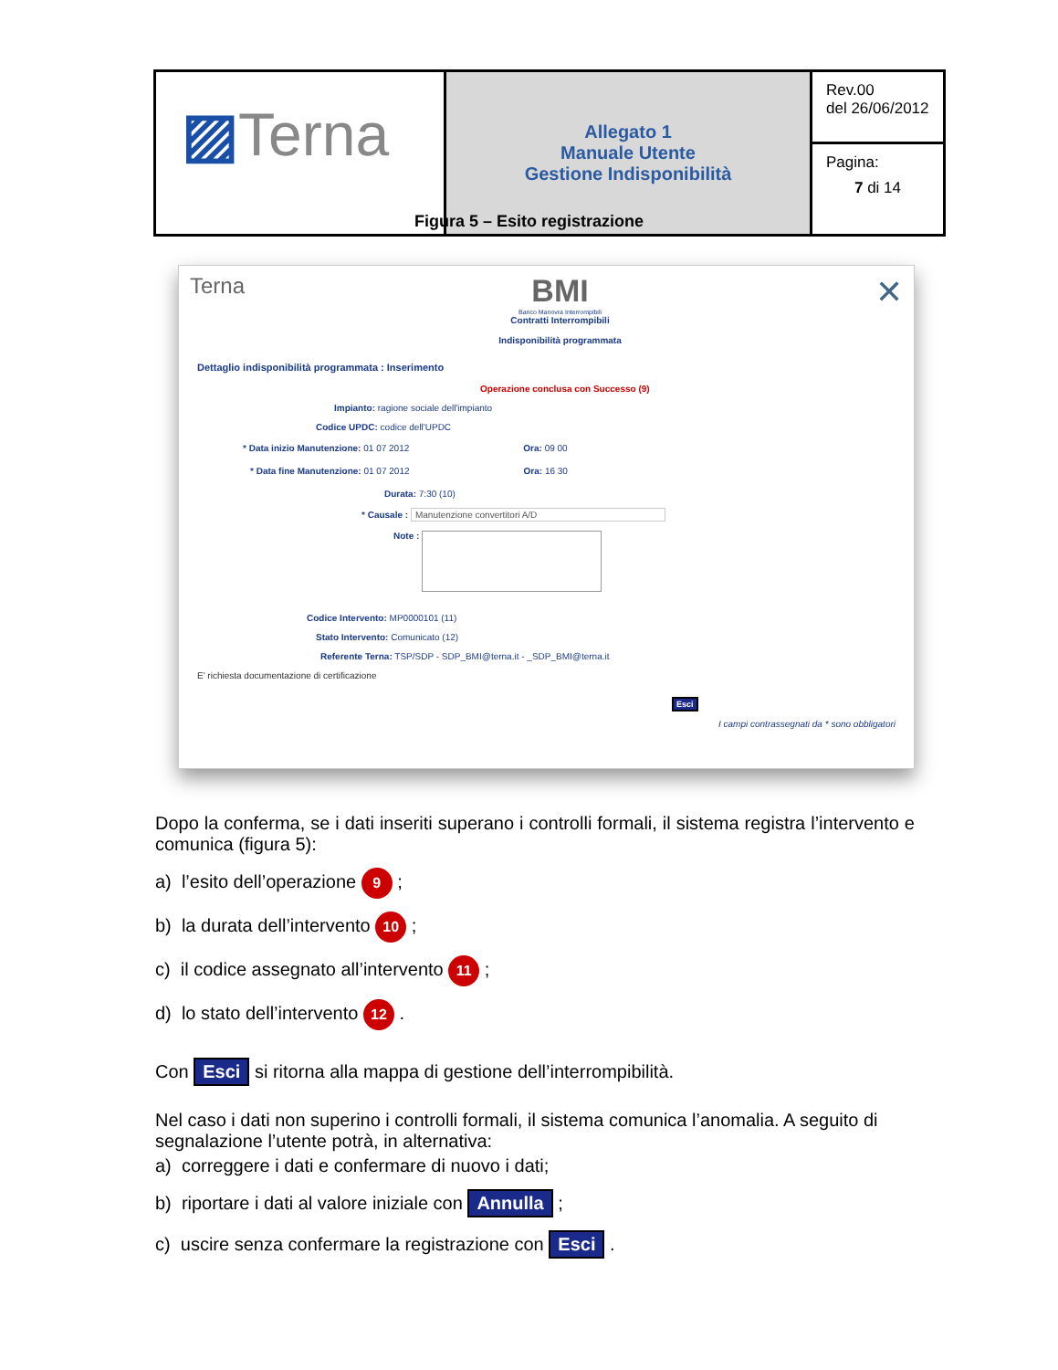| ▨ Terna | Allegato 1 Manuale Utente Gestione Indisponibilità | Rev.00 del 26/06/2012 |
| | | Pagina: 7 di 14 |
Figura 5 – Esito registrazione
Terna
BMI
Banco Manovra Interrompibili
Contratti Interrompibili
Indisponibilità programmata
✕
Dettaglio indisponibilità programmata : Inserimento
Operazione conclusa con Successo (9)
Impianto: ragione sociale dell'impianto
Codice UPDC: codice dell'UPDC
* Data inizio Manutenzione: 01 07 2012 Ora: 09 00
* Data fine Manutenzione: 01 07 2012 Ora: 16 30
Durata: 7:30 (10)
* Causale : Manutenzione convertitori A/D
Note :
Codice Intervento: MP0000101 (11)
Stato Intervento: Comunicato (12)
Referente Terna: TSP/SDP - SDP_BMI@terna.it - _SDP_BMI@terna.it
E' richiesta documentazione di certificazione
Esci
I campi contrassegnati da * sono obbligatori
Dopo la conferma, se i dati inseriti superano i controlli formali, il sistema registra l’intervento e comunica (figura 5):
a) l’esito dell’operazione 9 ;
b) la durata dell’intervento 10 ;
c) il codice assegnato all’intervento 11 ;
d) lo stato dell’intervento 12 .
Con Esci si ritorna alla mappa di gestione dell’interrompibilità.
Nel caso i dati non superino i controlli formali, il sistema comunica l’anomalia. A seguito di segnalazione l’utente potrà, in alternativa:
a) correggere i dati e confermare di nuovo i dati;
b) riportare i dati al valore iniziale con Annulla ;
c) uscire senza confermare la registrazione con Esci .